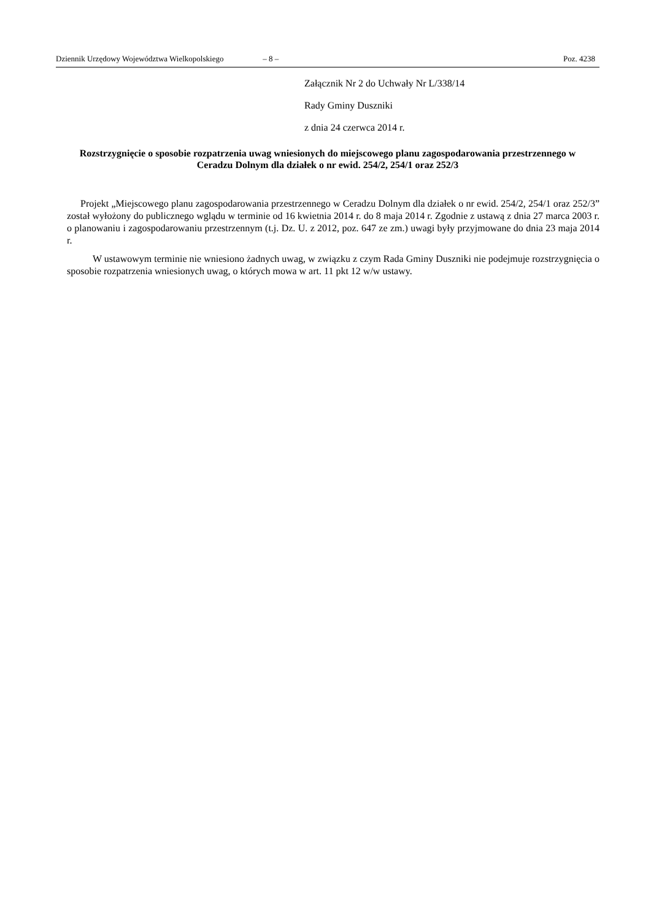Dziennik Urzędowy Województwa Wielkopolskiego – 8 – Poz. 4238
Załącznik Nr 2 do Uchwały Nr L/338/14
Rady Gminy Duszniki
z dnia 24 czerwca 2014 r.
Rozstrzygnięcie o sposobie rozpatrzenia uwag wniesionych do miejscowego planu zagospodarowania przestrzennego w Ceradzu Dolnym dla działek o nr ewid. 254/2, 254/1 oraz 252/3
Projekt „Miejscowego planu zagospodarowania przestrzennego w Ceradzu Dolnym dla działek o nr ewid. 254/2, 254/1 oraz 252/3” został wyłożony do publicznego wglądu w terminie od 16 kwietnia 2014 r. do 8 maja 2014 r. Zgodnie z ustawą z dnia 27 marca 2003 r. o planowaniu i zagospodarowaniu przestrzennym (t.j. Dz. U. z 2012, poz. 647 ze zm.) uwagi były przyjmowane do dnia 23 maja 2014 r.
W ustawowym terminie nie wniesiono żadnych uwag, w związku z czym Rada Gminy Duszniki nie podejmuje rozstrzygnięcia o sposobie rozpatrzenia wniesionych uwag, o których mowa w art. 11 pkt 12 w/w ustawy.